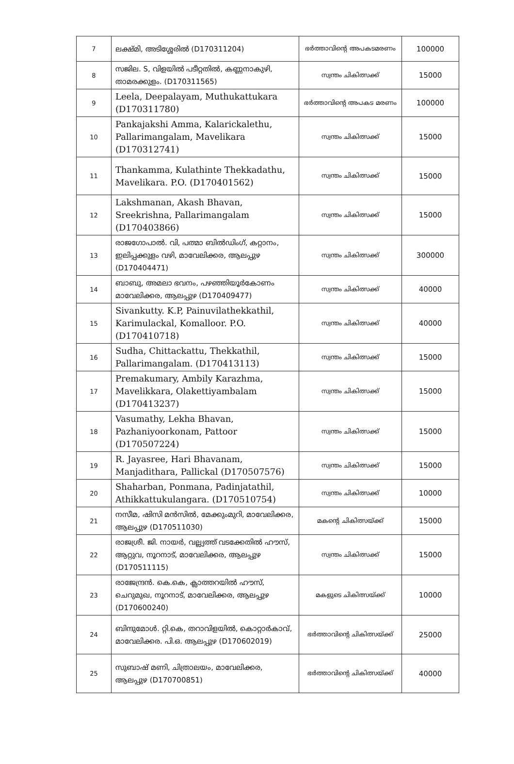| 7 | ലക്ഷ്മി, അടിശ്ശേരിൽ (D170311204) | ഭർത്താവിന്റെ അപകടമരണം | 100000 |
| 8 | സജില. S, വിളയിൽ പടീറ്റതിൽ, കണ്ണനാകുഴി, താമരക്കുളം. (D170311565) | സ്വന്തം ചികിത്സക്ക് | 15000 |
| 9 | Leela, Deepalayam, Muthukattukara (D170311780) | ഭർത്താവിന്റെ അപകട മരണം | 100000 |
| 10 | Pankajakshi Amma, Kalarickalethu, Pallarimangalam, Mavelikara (D170312741) | സ്വന്തം ചികിത്സക്ക് | 15000 |
| 11 | Thankamma, Kulathinte Thekkadathu, Mavelikara. P.O. (D170401562) | സ്വന്തം ചികിത്സക്ക് | 15000 |
| 12 | Lakshmanan, Akash Bhavan, Sreekrishna, Pallarimangalam (D170403866) | സ്വന്തം ചികിത്സക്ക് | 15000 |
| 13 | രാജഗോപാൽ. വി, പത്മാ ബിൽഡിംഗ്, കറ്റാനം, ഇലിപ്പക്കുളം വഴി, മാവേലിക്കര, ആലപ്പുഴ (D170404471) | സ്വന്തം ചികിത്സക്ക് | 300000 |
| 14 | ബാബു, അമലാ ഭവനം, പഴഞ്ഞിയൂർകോണം മാവേലിക്കര, ആലപ്പുഴ (D170409477) | സ്വന്തം ചികിത്സക്ക് | 40000 |
| 15 | Sivankutty. K.P, Painuvilathekkathil, Karimulackal, Komalloor. P.O. (D170410718) | സ്വന്തം ചികിത്സക്ക് | 40000 |
| 16 | Sudha, Chittackattu, Thekkathil, Pallarimangalam. (D170413113) | സ്വന്തം ചികിത്സക്ക് | 15000 |
| 17 | Premakumary, Ambily Karazhma, Mavelikkara, Olakettiyambalam (D170413237) | സ്വന്തം ചികിത്സക്ക് | 15000 |
| 18 | Vasumathy, Lekha Bhavan, Pazhaniyoorkonam, Pattoor (D170507224) | സ്വന്തം ചികിത്സക്ക് | 15000 |
| 19 | R. Jayasree, Hari Bhavanam, Manjadithara, Pallickal (D170507576) | സ്വന്തം ചികിത്സക്ക് | 15000 |
| 20 | Shaharban, Ponmana, Padinjatathil, Athikkattukulangara. (D170510754) | സ്വന്തം ചികിത്സക്ക് | 10000 |
| 21 | നസീമ, ഷിസി മൻസിൽ, മേക്കുംമുറി, മാവേലിക്കര, ആലപ്പുഴ (D170511030) | മകന്റെ ചികിത്സയ്ക്ക് | 15000 |
| 22 | രാജശ്രീ. ജി. നായർ, വല്ല്യത്ത് വടക്കേതിൽ ഹൗസ്, ആറ്റുവ, നൂറനാട്, മാവേലിക്കര, ആലപ്പുഴ (D170511115) | സ്വന്തം ചികിത്സക്ക് | 15000 |
| 23 | രാജേന്ദ്രൻ. കെ.കെ, ക്ലാത്തറയിൽ ഹൗസ്, ചെറുമുഖ, നൂറനാട്, മാവേലിക്കര, ആലപ്പുഴ (D170600240) | മകളുടെ ചികിത്സയ്ക്ക് | 10000 |
| 24 | ബിന്ദുമോൾ. റ്റി.കെ, തറാവിളയിൽ, കൊറ്റാർകാവ്, മാവേലിക്കര. പി.ഒ. ആലപ്പുഴ (D170602019) | ഭർത്താവിന്റെ ചികിത്സയ്ക്ക് | 25000 |
| 25 | സുബാഷ് മണി, ചിത്രാലയം, മാവേലിക്കര, ആലപ്പുഴ (D170700851) | ഭർത്താവിന്റെ ചികിത്സയ്ക്ക് | 40000 |